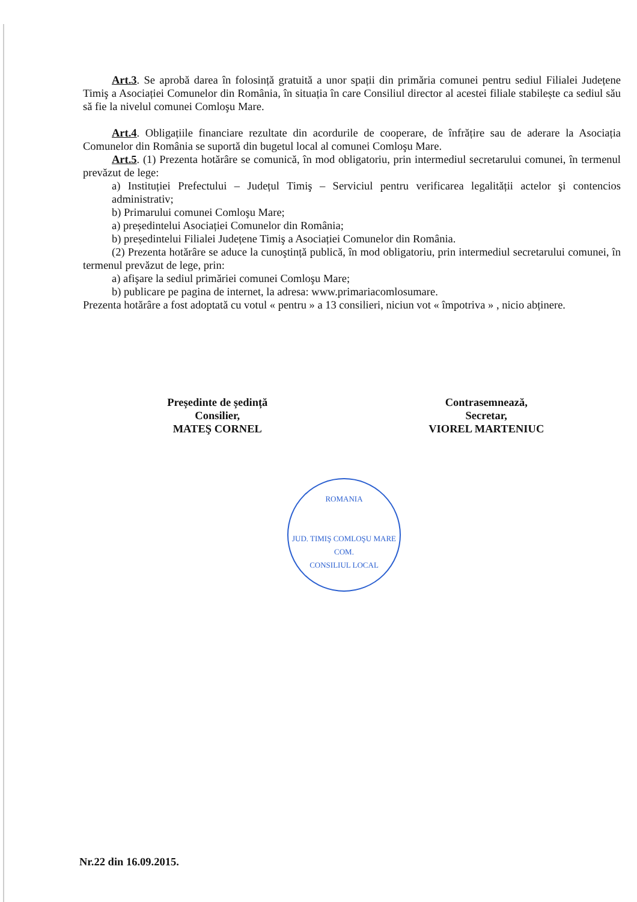Art.3. Se aprobă darea în folosință gratuită a unor spații din primăria comunei pentru sediul Filialei Județene Timiş a Asociației Comunelor din România, în situația în care Consiliul director al acestei filiale stabilește ca sediul său să fie la nivelul comunei Comloşu Mare.
Art.4. Obligațiile financiare rezultate din acordurile de cooperare, de înfrățire sau de aderare la Asociația Comunelor din România se suportă din bugetul local al comunei Comloşu Mare.
Art.5. (1) Prezenta hotărâre se comunică, în mod obligatoriu, prin intermediul secretarului comunei, în termenul prevăzut de lege:
a) Instituției Prefectului – Județul Timiş – Serviciul pentru verificarea legalității actelor şi contencios administrativ;
b) Primarului comunei Comloşu Mare;
a) președintelui Asociației Comunelor din România;
b) președintelui Filialei Județene Timiş a Asociației Comunelor din România.
(2) Prezenta hotărâre se aduce la cunoştință publică, în mod obligatoriu, prin intermediul secretarului comunei, în termenul prevăzut de lege, prin:
a) afişare la sediul primăriei comunei Comloşu Mare;
b) publicare pe pagina de internet, la adresa: www.primariacomlosumare.
Prezenta hotărâre a fost adoptată cu votul « pentru » a 13 consilieri, niciun vot « împotriva » , nicio abținere.
Președinte de ședință
Consilier,
MATEŞ CORNEL
Contrasemnează,
Secretar,
VIOREL MARTENIUC
ROMANIA
JUD. TIMIŞ COMLOŞU MARE
COM.
CONSILIUL LOCAL
Nr.22 din 16.09.2015.